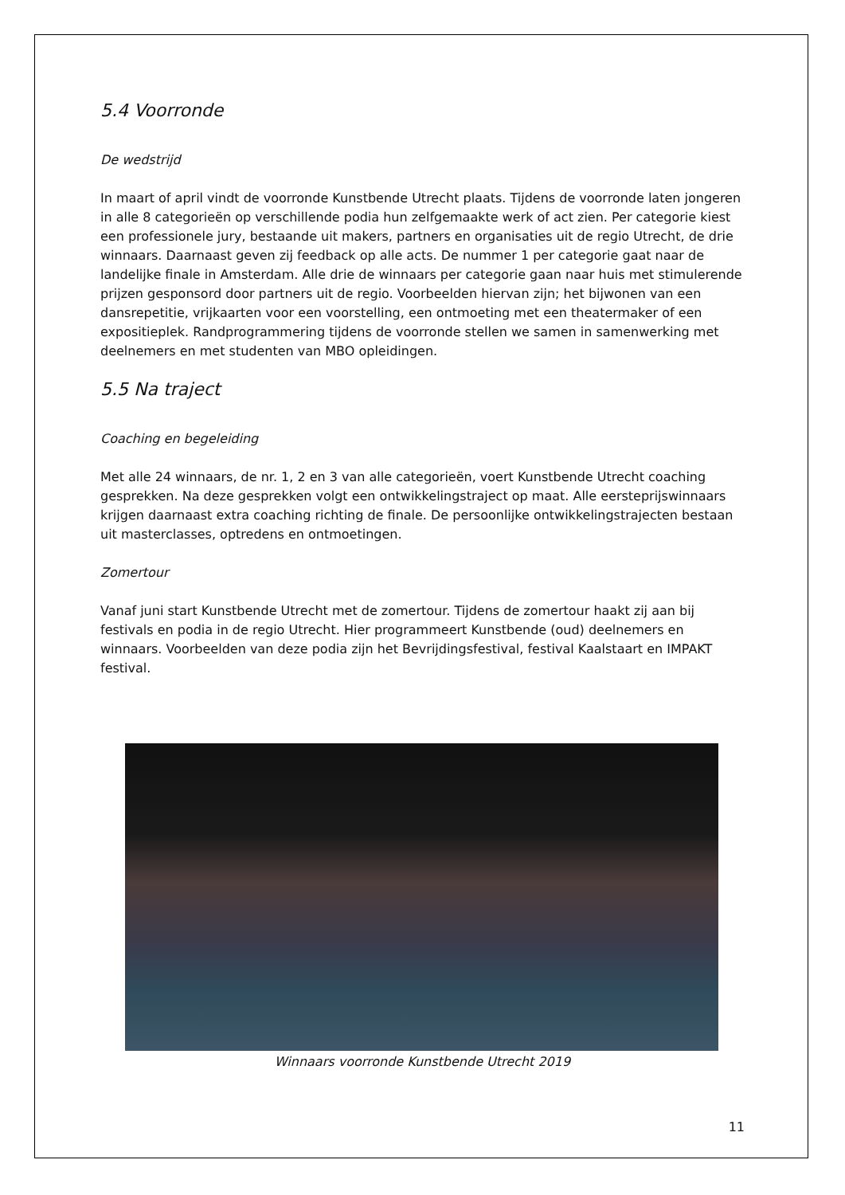5.4 Voorronde
De wedstrijd
In maart of april vindt de voorronde Kunstbende Utrecht plaats. Tijdens de voorronde laten jongeren in alle 8 categorieën op verschillende podia hun zelfgemaakte werk of act zien. Per categorie kiest een professionele jury, bestaande uit makers, partners en organisaties uit de regio Utrecht, de drie winnaars. Daarnaast geven zij feedback op alle acts. De nummer 1 per categorie gaat naar de landelijke finale in Amsterdam. Alle drie de winnaars per categorie gaan naar huis met stimulerende prijzen gesponsord door partners uit de regio. Voorbeelden hiervan zijn; het bijwonen van een dansrepetitie, vrijkaarten voor een voorstelling, een ontmoeting met een theatermaker of een expositieplek. Randprogrammering tijdens de voorronde stellen we samen in samenwerking met deelnemers en met studenten van MBO opleidingen.
5.5 Na traject
Coaching en begeleiding
Met alle 24 winnaars, de nr. 1, 2 en 3 van alle categorieën, voert Kunstbende Utrecht coaching gesprekken. Na deze gesprekken volgt een ontwikkelingstraject op maat. Alle eersteprijswinnaars krijgen daarnaast extra coaching richting de finale. De persoonlijke ontwikkelingstrajecten bestaan uit masterclasses, optredens en ontmoetingen.
Zomertour
Vanaf juni start Kunstbende Utrecht met de zomertour. Tijdens de zomertour haakt zij aan bij festivals en podia in de regio Utrecht. Hier programmeert Kunstbende (oud) deelnemers en winnaars. Voorbeelden van deze podia zijn het Bevrijdingsfestival, festival Kaalstaart en IMPAKT festival.
Winnaars voorronde Kunstbende Utrecht 2019
11